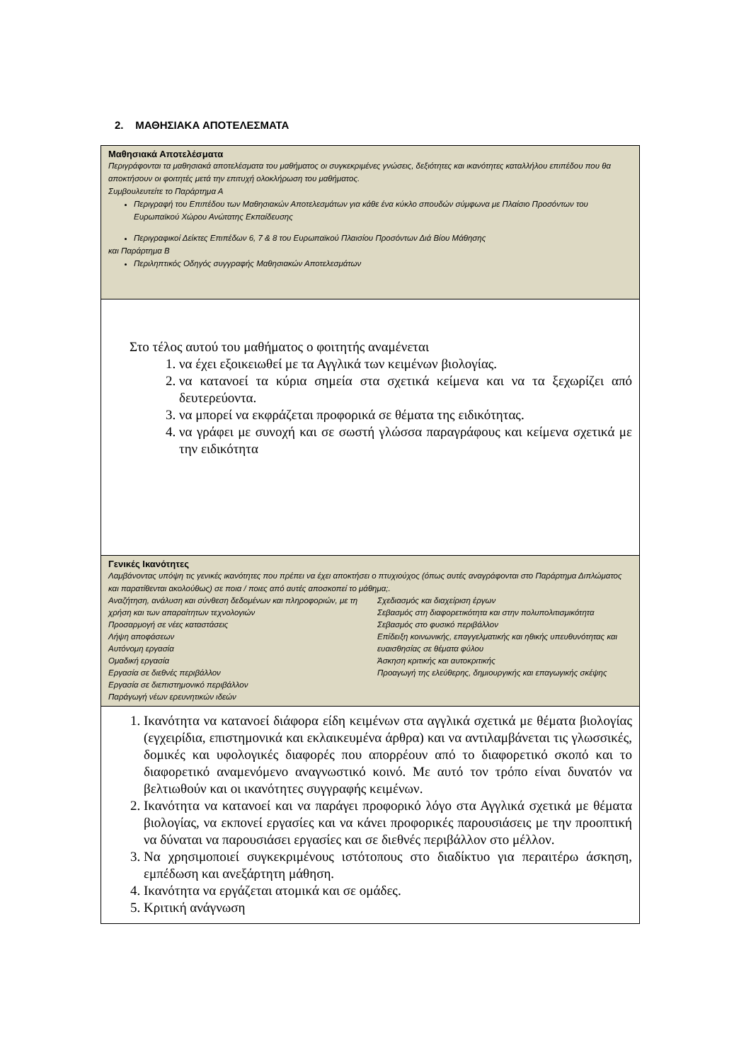2. ΜΑΘΗΣΙΑΚΑ ΑΠΟΤΕΛΕΣΜΑΤΑ
| Μαθησιακά Αποτελέσματα Περιγράφονται τα μαθησιακά αποτελέσματα του μαθήματος οι συγκεκριμένες γνώσεις, δεξιότητες και ικανότητες καταλλήλου επιπέδου που θα αποκτήσουν οι φοιτητές μετά την επιτυχή ολοκλήρωση του μαθήματος. Συμβουλευτείτε το Παράρτημα Α Περιγραφή του Επιπέδου των Μαθησιακών Αποτελεσμάτων για κάθε ένα κύκλο σπουδών σύμφωνα με Πλαίσιο Προσόντων του Ευρωπαϊκού Χώρου Ανώτατης Εκπαίδευσης Περιγραφικοί Δείκτες Επιπέδων 6, 7 & 8 του Ευρωπαϊκού Πλαισίου Προσόντων Διά Βίου Μάθησης και Παράρτημα Β Περιληπτικός Οδηγός συγγραφής Μαθησιακών Αποτελεσμάτων |
| Στο τέλος αυτού του μαθήματος ο φοιτητής αναμένεται 1. να έχει εξοικειωθεί με τα Αγγλικά των κειμένων βιολογίας. 2. να κατανοεί τα κύρια σημεία στα σχετικά κείμενα και να τα ξεχωρίζει από δευτερεύοντα. 3. να μπορεί να εκφράζεται προφορικά σε θέματα της ειδικότητας. 4. να γράφει με συνοχή και σε σωστή γλώσσα παραγράφους και κείμενα σχετικά με την ειδικότητα |
| Γενικές Ικανότητες Λαμβάνοντας υπόψη τις γενικές ικανότητες που πρέπει να έχει αποκτήσει ο πτυχιούχος (όπως αυτές αναγράφονται στο Παράρτημα Διπλώματος και παρατίθενται ακολούθως) σε ποια / ποιες από αυτές αποσκοπεί το μάθημα;. Αναζήτηση, ανάλυση και σύνθεση δεδομένων και πληροφοριών, με τη χρήση και των απαραίτητων τεχνολογιών Προσαρμογή σε νέες καταστάσεις Λήψη αποφάσεων Αυτόνομη εργασία Ομαδική εργασία Εργασία σε διεθνές περιβάλλον Εργασία σε διεπιστημονικό περιβάλλον Παράγωγή νέων ερευνητικών ιδεών Σχεδιασμός και διαχείριση έργων Σεβασμός στη διαφορετικότητα και στην πολυπολιτισμικότητα Σεβασμός στο φυσικό περιβάλλον Επίδειξη κοινωνικής, επαγγελματικής και ηθικής υπευθυνότητας και ευαισθησίας σε θέματα φύλου Άσκηση κριτικής και αυτοκριτικής Προαγωγή της ελεύθερης, δημιουργικής και επαγωγικής σκέψης |
| 1. Ικανότητα να κατανοεί διάφορα είδη κειμένων στα αγγλικά σχετικά με θέματα βιολογίας (εγχειρίδια, επιστημονικά και εκλαικευμένα άρθρα) και να αντιλαμβάνεται τις γλωσσικές, δομικές και υφολογικές διαφορές που απορρέουν από το διαφορετικό σκοπό και το διαφορετικό αναμενόμενο αναγνωστικό κοινό. Με αυτό τον τρόπο είναι δυνατόν να βελτιωθούν και οι ικανότητες συγγραφής κειμένων. 2. Ικανότητα να κατανοεί και να παράγει προφορικό λόγο στα Αγγλικά σχετικά με θέματα βιολογίας, να εκπονεί εργασίες και να κάνει προφορικές παρουσιάσεις με την προοπτική να δύναται να παρουσιάσει εργασίες και σε διεθνές περιβάλλον στο μέλλον. 3. Να χρησιμοποιεί συγκεκριμένους ιστότοπους στο διαδίκτυο για περαιτέρω άσκηση, εμπέδωση και ανεξάρτητη μάθηση. 4. Ικανότητα να εργάζεται ατομικά και σε ομάδες. 5. Κριτική ανάγνωση |